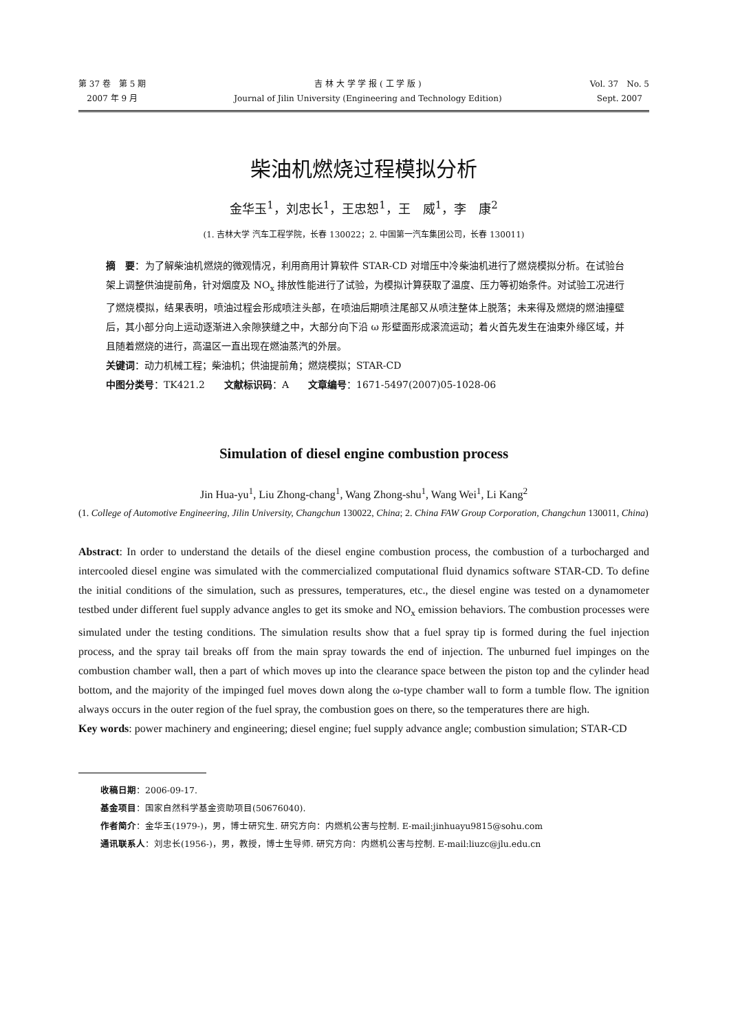第 37 卷　第 5 期
2007 年 9 月
吉 林 大 学 学 报 ( 工 学 版 )
Journal of Jilin University (Engineering and Technology Edition)
Vol. 37　No. 5
Sept. 2007
柴油机燃烧过程模拟分析
金华玉<sup>1</sup>，刘忠长<sup>1</sup>，王忠恕<sup>1</sup>，王　威<sup>1</sup>，李　康<sup>2</sup>
(1. 吉林大学 汽车工程学院，长春 130022；2. 中国第一汽车集团公司，长春 130011)
摘　要：为了解柴油机燃烧的微观情况，利用商用计算软件 STAR-CD 对增压中冷柴油机进行了燃烧模拟分析。在试验台架上调整供油提前角，针对烟度及 NO<sub>x</sub> 排放性能进行了试验，为模拟计算获取了温度、压力等初始条件。对试验工况进行了燃烧模拟，结果表明，喷油过程会形成喷注头部，在喷油后期喷注尾部又从喷注整体上脱落；未来得及燃烧的燃油撞壁后，其小部分向上运动逐渐进入余隙狭缝之中，大部分向下沿 ω 形壁面形成滚流运动；着火首先发生在油束外缘区域，并且随着燃烧的进行，高温区一直出现在燃油蒸汽的外层。
关键词：动力机械工程；柴油机；供油提前角；燃烧模拟；STAR-CD
中图分类号：TK421.2　　文献标识码：A　　文章编号：1671-5497(2007)05-1028-06
Simulation of diesel engine combustion process
Jin Hua-yu<sup>1</sup>, Liu Zhong-chang<sup>1</sup>, Wang Zhong-shu<sup>1</sup>, Wang Wei<sup>1</sup>, Li Kang<sup>2</sup>
(1. College of Automotive Engineering, Jilin University, Changchun 130022, China; 2. China FAW Group Corporation, Changchun 130011, China)
Abstract: In order to understand the details of the diesel engine combustion process, the combustion of a turbocharged and intercooled diesel engine was simulated with the commercialized computational fluid dynamics software STAR-CD. To define the initial conditions of the simulation, such as pressures, temperatures, etc., the diesel engine was tested on a dynamometer testbed under different fuel supply advance angles to get its smoke and NO<sub>x</sub> emission behaviors. The combustion processes were simulated under the testing conditions. The simulation results show that a fuel spray tip is formed during the fuel injection process, and the spray tail breaks off from the main spray towards the end of injection. The unburned fuel impinges on the combustion chamber wall, then a part of which moves up into the clearance space between the piston top and the cylinder head bottom, and the majority of the impinged fuel moves down along the ω-type chamber wall to form a tumble flow. The ignition always occurs in the outer region of the fuel spray, the combustion goes on there, so the temperatures there are high.
Key words: power machinery and engineering; diesel engine; fuel supply advance angle; combustion simulation; STAR-CD
收稿日期：2006-09-17.
基金项目：国家自然科学基金资助项目(50676040).
作者简介：金华玉(1979-)，男，博士研究生. 研究方向：内燃机公害与控制. E-mail:jinhuayu9815@sohu.com
通讯联系人：刘忠长(1956-)，男，教授，博士生导师. 研究方向：内燃机公害与控制. E-mail:liuzc@jlu.edu.cn